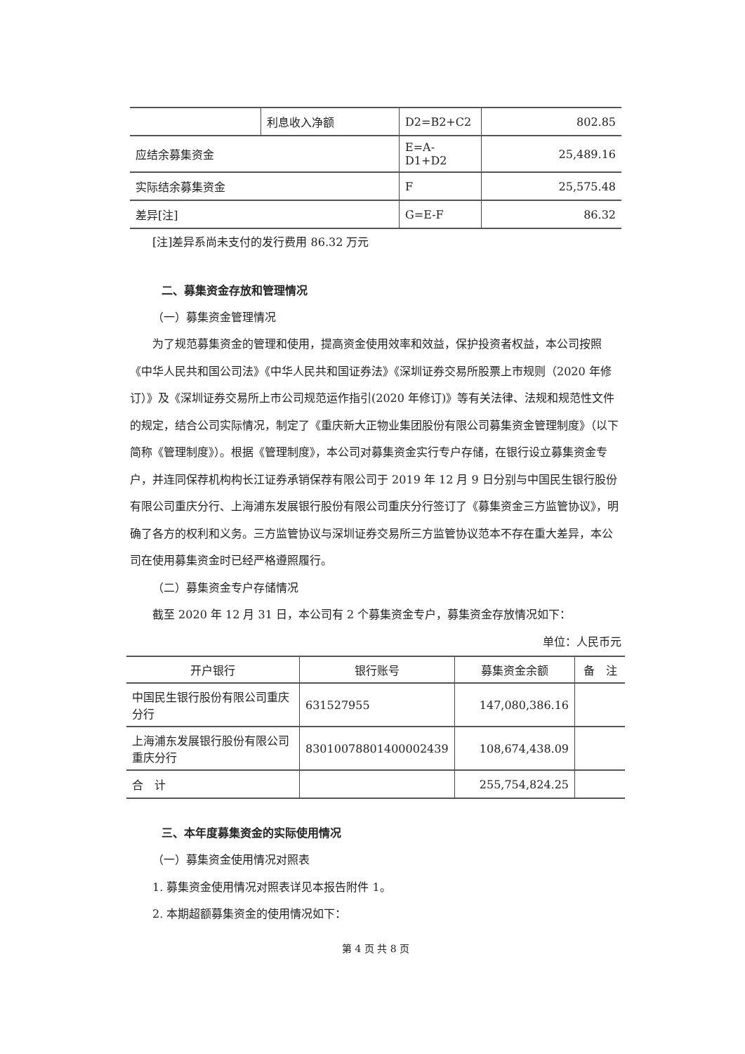| | 利息收入净额 | D2=B2+C2 | 802.85 |
| 应结余募集资金 | | E=A-D1+D2 | 25,489.16 |
| 实际结余募集资金 | | F | 25,575.48 |
| 差异[注] | | G=E-F | 86.32 |
[注]差异系尚未支付的发行费用 86.32 万元
二、募集资金存放和管理情况
（一）募集资金管理情况
为了规范募集资金的管理和使用，提高资金使用效率和效益，保护投资者权益，本公司按照《中华人民共和国公司法》《中华人民共和国证券法》《深圳证券交易所股票上市规则（2020 年修订）》及《深圳证券交易所上市公司规范运作指引(2020 年修订)》等有关法律、法规和规范性文件的规定，结合公司实际情况，制定了《重庆新大正物业集团股份有限公司募集资金管理制度》（以下简称《管理制度》）。根据《管理制度》，本公司对募集资金实行专户存储，在银行设立募集资金专户，并连同保荐机构构长江证券承销保荐有限公司于 2019 年 12 月 9 日分别与中国民生银行股份有限公司重庆分行、上海浦东发展银行股份有限公司重庆分行签订了《募集资金三方监管协议》，明确了各方的权利和义务。三方监管协议与深圳证券交易所三方监管协议范本不存在重大差异，本公司在使用募集资金时已经严格遵照履行。
（二）募集资金专户存储情况
截至 2020 年 12 月 31 日，本公司有 2 个募集资金专户，募集资金存放情况如下：
单位：人民币元
| 开户银行 | 银行账号 | 募集资金余额 | 备 注 |
| --- | --- | --- | --- |
| 中国民生银行股份有限公司重庆分行 | 631527955 | 147,080,386.16 | |
| 上海浦东发展银行股份有限公司重庆分行 | 83010078801400002439 | 108,674,438.09 | |
| 合 计 | | 255,754,824.25 | |
三、本年度募集资金的实际使用情况
（一）募集资金使用情况对照表
1. 募集资金使用情况对照表详见本报告附件 1。
2. 本期超额募集资金的使用情况如下：
第 4 页 共 8 页